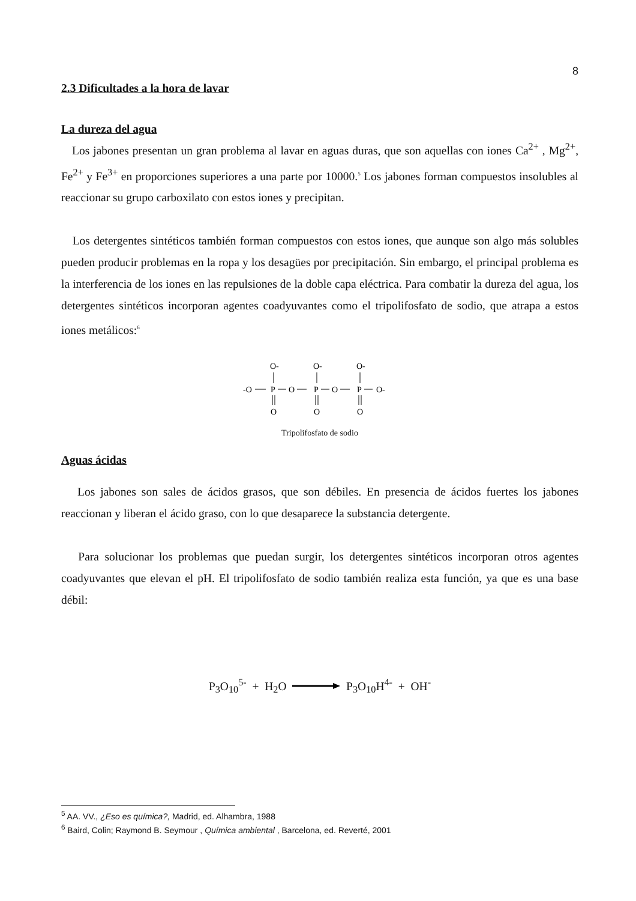8
2.3 Dificultades a la hora de lavar
La dureza del agua
Los jabones presentan un gran problema al lavar en aguas duras, que son aquellas con iones Ca<sup>2+</sup> , Mg<sup>2+</sup>, Fe<sup>2+</sup> y Fe<sup>3+</sup> en proporciones superiores a una parte por 10000.<sup>5</sup> Los jabones forman compuestos insolubles al reaccionar su grupo carboxilato con estos iones y precipitan.
Los detergentes sintéticos también forman compuestos con estos iones, que aunque son algo más solubles pueden producir problemas en la ropa y los desagües por precipitación. Sin embargo, el principal problema es la interferencia de los iones en las repulsiones de la doble capa eléctrica. Para combatir la dureza del agua, los detergentes sintéticos incorporan agentes coadyuvantes como el tripolifosfato de sodio, que atrapa a estos iones metálicos:<sup>6</sup>
-O
P
O
P
O
P
O-
O-
O-
O-
O
O
O
Tripolifosfato de sodio
Aguas ácidas
Los jabones son sales de ácidos grasos, que son débiles. En presencia de ácidos fuertes los jabones reaccionan y liberan el ácido graso, con lo que desaparece la substancia detergente.
Para solucionar los problemas que puedan surgir, los detergentes sintéticos incorporan otros agentes coadyuvantes que elevan el pH. El tripolifosfato de sodio también realiza esta función, ya que es una base débil:
P<sub>3</sub>O<sub>10</sub><sup>5-</sup> + H<sub>2</sub>O P<sub>3</sub>O<sub>10</sub>H<sup>4-</sup> + OH<sup>-</sup>
<sup>5</sup> AA. VV., ¿Eso es química?, Madrid, ed. Alhambra, 1988
<sup>6</sup> Baird, Colin; Raymond B. Seymour , Química ambiental , Barcelona, ed. Reverté, 2001